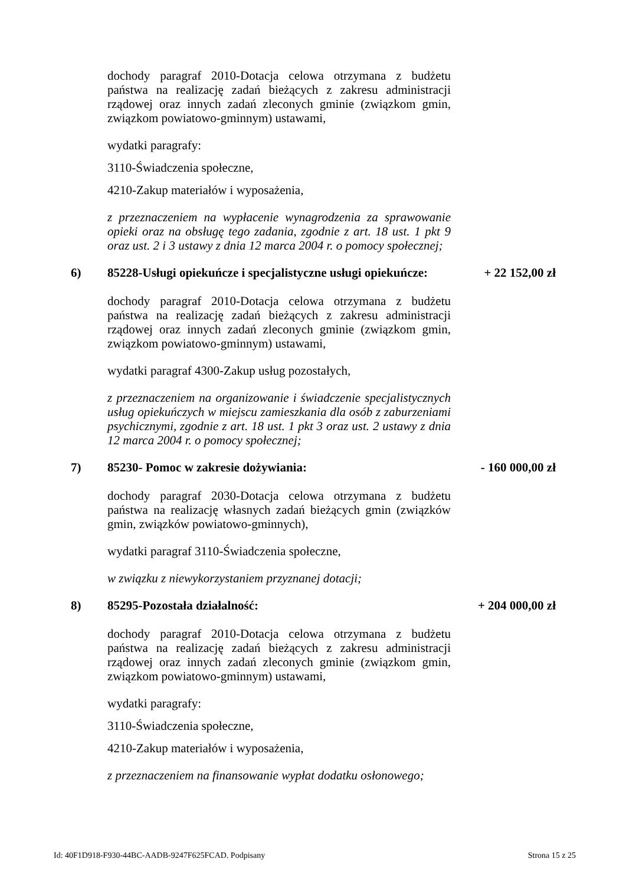dochody paragraf 2010-Dotacja celowa otrzymana z budżetu państwa na realizację zadań bieżących z zakresu administracji rządowej oraz innych zadań zleconych gminie (związkom gmin, związkom powiatowo-gminnym) ustawami,
wydatki paragrafy:
3110-Świadczenia społeczne,
4210-Zakup materiałów i wyposażenia,
z przeznaczeniem na wypłacenie wynagrodzenia za sprawowanie opieki oraz na obsługę tego zadania, zgodnie z art. 18 ust. 1 pkt 9 oraz ust. 2 i 3 ustawy z dnia 12 marca 2004 r. o pomocy społecznej;
6) 85228-Usługi opiekuńcze i specjalistyczne usługi opiekuńcze: + 22 152,00 zł
dochody paragraf 2010-Dotacja celowa otrzymana z budżetu państwa na realizację zadań bieżących z zakresu administracji rządowej oraz innych zadań zleconych gminie (związkom gmin, związkom powiatowo-gminnym) ustawami,
wydatki paragraf 4300-Zakup usług pozostałych,
z przeznaczeniem na organizowanie i świadczenie specjalistycznych usług opiekuńczych w miejscu zamieszkania dla osób z zaburzeniami psychicznymi, zgodnie z art. 18 ust. 1 pkt 3 oraz ust. 2 ustawy z dnia 12 marca 2004 r. o pomocy społecznej;
7) 85230- Pomoc w zakresie dożywiania: - 160 000,00 zł
dochody paragraf 2030-Dotacja celowa otrzymana z budżetu państwa na realizację własnych zadań bieżących gmin (związków gmin, związków powiatowo-gminnych),
wydatki paragraf 3110-Świadczenia społeczne,
w związku z niewykorzystaniem przyznanej dotacji;
8) 85295-Pozostała działalność: + 204 000,00 zł
dochody paragraf 2010-Dotacja celowa otrzymana z budżetu państwa na realizację zadań bieżących z zakresu administracji rządowej oraz innych zadań zleconych gminie (związkom gmin, związkom powiatowo-gminnym) ustawami,
wydatki paragrafy:
3110-Świadczenia społeczne,
4210-Zakup materiałów i wyposażenia,
z przeznaczeniem na finansowanie wypłat dodatku osłonowego;
Id: 40F1D918-F930-44BC-AADB-9247F625FCAD. Podpisany Strona 15 z 25